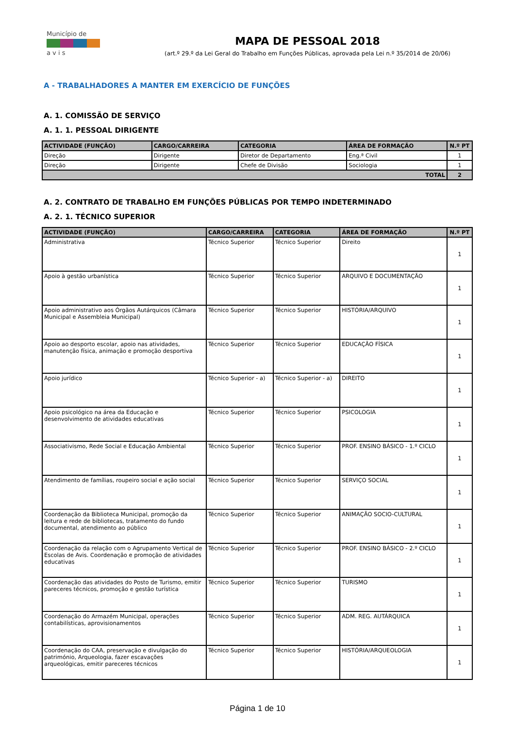Município de
a v i s
MAPA DE PESSOAL 2018
(art.º 29.º da Lei Geral do Trabalho em Funções Públicas, aprovada pela Lei n.º 35/2014 de 20/06)
A - TRABALHADORES A MANTER EM EXERCÍCIO DE FUNÇÕES
A. 1. COMISSÃO DE SERVIÇO
A. 1. 1. PESSOAL DIRIGENTE
| ACTIVIDADE (FUNÇÃO) | CARGO/CARREIRA | CATEGORIA | ÁREA DE FORMAÇÃO | N.º PT |
| --- | --- | --- | --- | --- |
| Direção | Dirigente | Diretor de Departamento | Eng.ª Civil | 1 |
| Direção | Dirigente | Chefe de Divisão | Sociologia | 1 |
| TOTAL | | | | 2 |
A. 2. CONTRATO DE TRABALHO EM FUNÇÕES PÚBLICAS POR TEMPO INDETERMINADO
A. 2. 1. TÉCNICO SUPERIOR
| ACTIVIDADE (FUNÇÃO) | CARGO/CARREIRA | CATEGORIA | ÁREA DE FORMAÇÃO | N.º PT |
| --- | --- | --- | --- | --- |
| Administrativa | Técnico Superior | Técnico Superior | Direito | 1 |
| Apoio à gestão urbanística | Técnico Superior | Técnico Superior | ARQUIVO E DOCUMENTAÇÃO | 1 |
| Apoio administrativo aos Órgãos Autárquicos (Câmara Municipal e Assembleia Municipal) | Técnico Superior | Técnico Superior | HISTÓRIA/ARQUIVO | 1 |
| Apoio ao desporto escolar, apoio nas atividades, manutenção física, animação e promoção desportiva | Técnico Superior | Técnico Superior | EDUCAÇÃO FÍSICA | 1 |
| Apoio jurídico | Técnico Superior - a) | Técnico Superior - a) | DIREITO | 1 |
| Apoio psicológico na área da Educação e desenvolvimento de atividades educativas | Técnico Superior | Técnico Superior | PSICOLOGIA | 1 |
| Associativismo, Rede Social e Educação Ambiental | Técnico Superior | Técnico Superior | PROF. ENSINO BÁSICO - 1.º CICLO | 1 |
| Atendimento de famílias, roupeiro social e ação social | Técnico Superior | Técnico Superior | SERVIÇO SOCIAL | 1 |
| Coordenação da Biblioteca Municipal, promoção da leitura e rede de bibliotecas, tratamento do fundo documental, atendimento ao público | Técnico Superior | Técnico Superior | ANIMAÇÃO SOCIO-CULTURAL | 1 |
| Coordenação da relação com o Agrupamento Vertical de Escolas de Avis. Coordenação e promoção de atividades educativas | Técnico Superior | Técnico Superior | PROF. ENSINO BÁSICO - 2.º CICLO | 1 |
| Coordenação das atividades do Posto de Turismo, emitir pareceres técnicos, promoção e gestão turística | Técnico Superior | Técnico Superior | TURISMO | 1 |
| Coordenação do Armazém Municipal, operações contabilísticas, aprovisionamentos | Técnico Superior | Técnico Superior | ADM. REG. AUTÁRQUICA | 1 |
| Coordenação do CAA, preservação e divulgação do património, Arqueologia, fazer escavações arqueológicas, emitir pareceres técnicos | Técnico Superior | Técnico Superior | HISTÓRIA/ARQUEOLOGIA | 1 |
Página 1 de 10